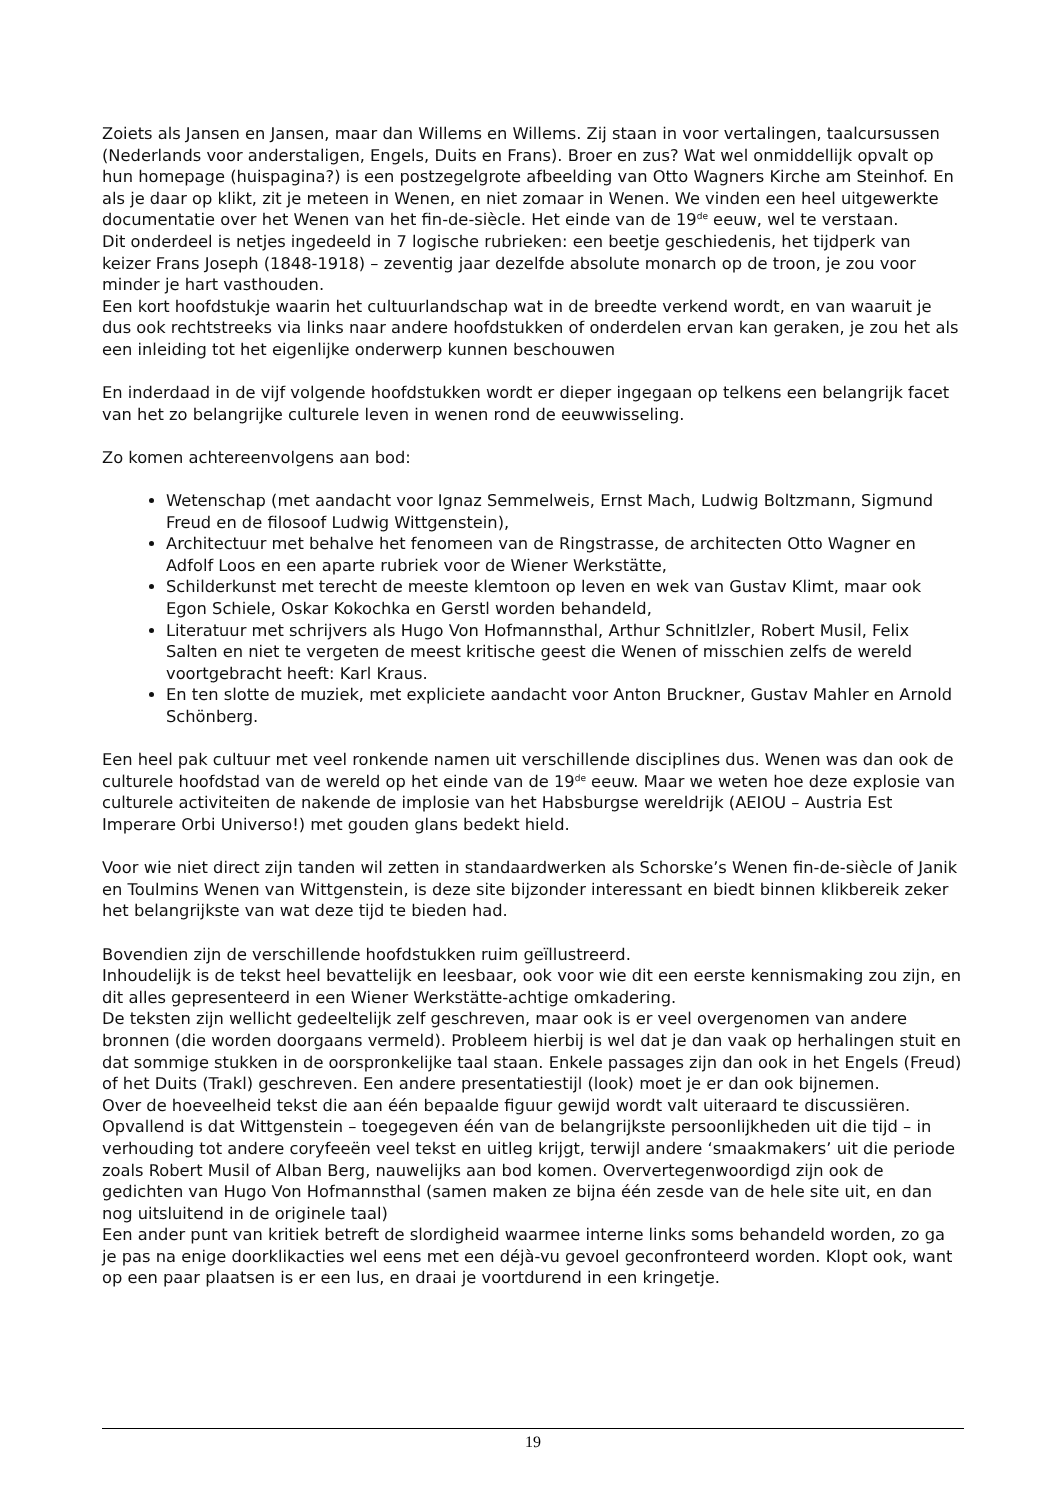Zoiets als Jansen en Jansen, maar dan Willems en Willems. Zij staan in voor vertalingen, taalcursussen (Nederlands voor anderstaligen, Engels, Duits en Frans). Broer en zus? Wat wel onmiddellijk opvalt op hun homepage (huispagina?) is een postzegelgrote afbeelding van Otto Wagners Kirche am Steinhof. En als je daar op klikt, zit je meteen in Wenen, en niet zomaar in Wenen. We vinden een heel uitgewerkte documentatie over het Wenen van het fin-de-siècle. Het einde van de 19<sup>de</sup> eeuw, wel te verstaan.
Dit onderdeel is netjes ingedeeld in 7 logische rubrieken: een beetje geschiedenis, het tijdperk van keizer Frans Joseph (1848-1918) – zeventig jaar dezelfde absolute monarch op de troon, je zou voor minder je hart vasthouden.
Een kort hoofdstukje waarin het cultuurlandschap wat in de breedte verkend wordt, en van waaruit je dus ook rechtstreeks via links naar andere hoofdstukken of onderdelen ervan kan geraken, je zou het als een inleiding tot het eigenlijke onderwerp kunnen beschouwen
En inderdaad in de vijf volgende hoofdstukken wordt er dieper ingegaan op telkens een belangrijk facet van het zo belangrijke culturele leven in wenen rond de eeuwwisseling.
Zo komen achtereenvolgens aan bod:
Wetenschap (met aandacht voor Ignaz Semmelweis, Ernst Mach, Ludwig Boltzmann, Sigmund Freud en de filosoof Ludwig Wittgenstein),
Architectuur met behalve het fenomeen van de Ringstrasse, de architecten Otto Wagner en Adfolf Loos en een aparte rubriek voor de Wiener Werkstätte,
Schilderkunst met terecht de meeste klemtoon op leven en wek van Gustav Klimt, maar ook Egon Schiele, Oskar Kokochka en Gerstl worden behandeld,
Literatuur met schrijvers als Hugo Von Hofmannsthal, Arthur Schnitlzler, Robert Musil, Felix Salten en niet te vergeten de meest kritische geest die Wenen of misschien zelfs de wereld voortgebracht heeft: Karl Kraus.
En ten slotte de muziek, met expliciete aandacht voor Anton Bruckner, Gustav Mahler en Arnold Schönberg.
Een heel pak cultuur met veel ronkende namen uit verschillende disciplines dus. Wenen was dan ook de culturele hoofdstad van de wereld op het einde van de 19<sup>de</sup> eeuw. Maar we weten hoe deze explosie van culturele activiteiten de nakende de implosie van het Habsburgse wereldrijk (AEIOU – Austria Est Imperare Orbi Universo!) met gouden glans bedekt hield.
Voor wie niet direct zijn tanden wil zetten in standaardwerken als Schorske’s Wenen fin-de-siècle of Janik en Toulmins Wenen van Wittgenstein, is deze site bijzonder interessant en biedt binnen klikbereik zeker het belangrijkste van wat deze tijd te bieden had.
Bovendien zijn de verschillende hoofdstukken ruim geïllustreerd.
Inhoudelijk is de tekst heel bevattelijk en leesbaar, ook voor wie dit een eerste kennismaking zou zijn, en dit alles gepresenteerd in een Wiener Werkstätte-achtige omkadering.
De teksten zijn wellicht gedeeltelijk zelf geschreven, maar ook is er veel overgenomen van andere bronnen (die worden doorgaans vermeld). Probleem hierbij is wel dat je dan vaak op herhalingen stuit en dat sommige stukken in de oorspronkelijke taal staan. Enkele passages zijn dan ook in het Engels (Freud) of het Duits (Trakl) geschreven. Een andere presentatiestijl (look) moet je er dan ook bijnemen.
Over de hoeveelheid tekst die aan één bepaalde figuur gewijd wordt valt uiteraard te discussiëren. Opvallend is dat Wittgenstein – toegegeven één van de belangrijkste persoonlijkheden uit die tijd – in verhouding tot andere coryfeeën veel tekst en uitleg krijgt, terwijl andere ‘smaakmakers’ uit die periode zoals Robert Musil of Alban Berg, nauwelijks aan bod komen. Oververtegenwoordigd zijn ook de gedichten van Hugo Von Hofmannsthal (samen maken ze bijna één zesde van de hele site uit, en dan nog uitsluitend in de originele taal)
Een ander punt van kritiek betreft de slordigheid waarmee interne links soms behandeld worden, zo ga je pas na enige doorklikacties wel eens met een déjà-vu gevoel geconfronteerd worden. Klopt ook, want op een paar plaatsen is er een lus, en draai je voortdurend in een kringetje.
19